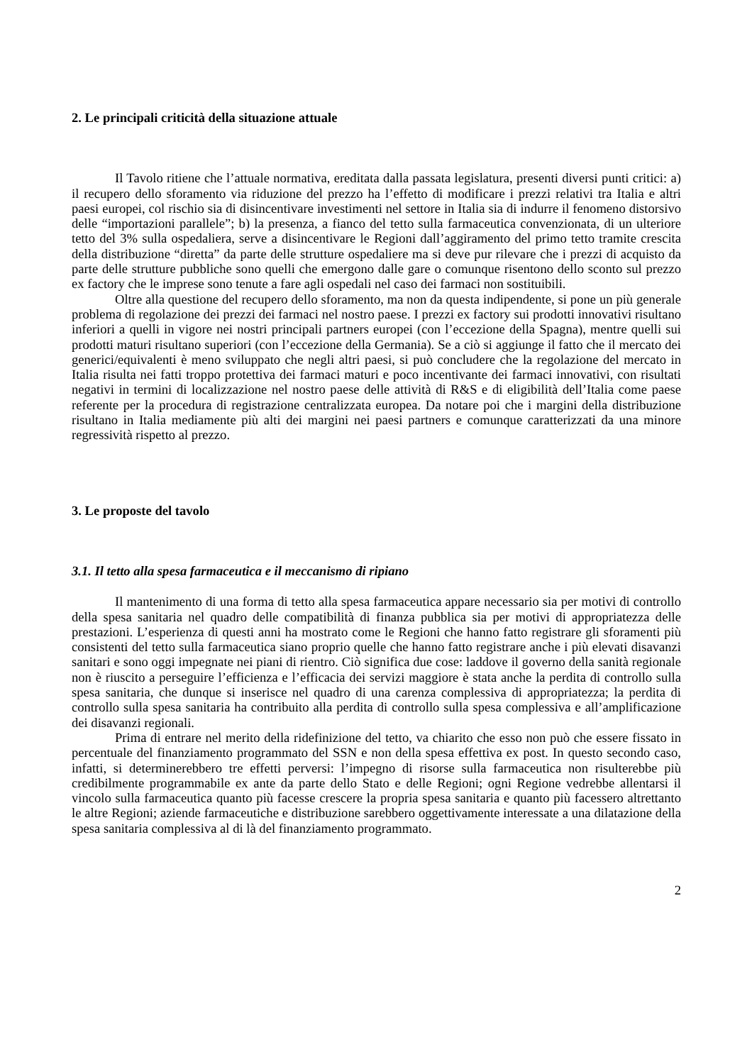2. Le principali criticità della situazione attuale
Il Tavolo ritiene che l’attuale normativa, ereditata dalla passata legislatura, presenti diversi punti critici: a) il recupero dello sforamento via riduzione del prezzo ha l’effetto di modificare i prezzi relativi tra Italia e altri paesi europei, col rischio sia di disincentivare investimenti nel settore in Italia sia di indurre il fenomeno distorsivo delle “importazioni parallele”; b) la presenza, a fianco del tetto sulla farmaceutica convenzionata, di un ulteriore tetto del 3% sulla ospedaliera, serve a disincentivare le Regioni dall’aggiramento del primo tetto tramite crescita della distribuzione “diretta” da parte delle strutture ospedaliere ma si deve pur rilevare che i prezzi di acquisto da parte delle strutture pubbliche sono quelli che emergono dalle gare o comunque risentono dello sconto sul prezzo ex factory che le imprese sono tenute a fare agli ospedali nel caso dei farmaci non sostituibili.
Oltre alla questione del recupero dello sforamento, ma non da questa indipendente, si pone un più generale problema di regolazione dei prezzi dei farmaci nel nostro paese. I prezzi ex factory sui prodotti innovativi risultano inferiori a quelli in vigore nei nostri principali partners europei (con l’eccezione della Spagna), mentre quelli sui prodotti maturi risultano superiori (con l’eccezione della Germania). Se a ciò si aggiunge il fatto che il mercato dei generici/equivalenti è meno sviluppato che negli altri paesi, si può concludere che la regolazione del mercato in Italia risulta nei fatti troppo protettiva dei farmaci maturi e poco incentivante dei farmaci innovativi, con risultati negativi in termini di localizzazione nel nostro paese delle attività di R&S e di eligibilità dell’Italia come paese referente per la procedura di registrazione centralizzata europea. Da notare poi che i margini della distribuzione risultano in Italia mediamente più alti dei margini nei paesi partners e comunque caratterizzati da una minore regressività rispetto al prezzo.
3. Le proposte del tavolo
3.1. Il tetto alla spesa farmaceutica e il meccanismo di ripiano
Il mantenimento di una forma di tetto alla spesa farmaceutica appare necessario sia per motivi di controllo della spesa sanitaria nel quadro delle compatibilità di finanza pubblica sia per motivi di appropriatezza delle prestazioni. L’esperienza di questi anni ha mostrato come le Regioni che hanno fatto registrare gli sforamenti più consistenti del tetto sulla farmaceutica siano proprio quelle che hanno fatto registrare anche i più elevati disavanzi sanitari e sono oggi impegnate nei piani di rientro. Ciò significa due cose: laddove il governo della sanità regionale non è riuscito a perseguire l’efficienza e l’efficacia dei servizi maggiore è stata anche la perdita di controllo sulla spesa sanitaria, che dunque si inserisce nel quadro di una carenza complessiva di appropriatezza; la perdita di controllo sulla spesa sanitaria ha contribuito alla perdita di controllo sulla spesa complessiva e all’amplificazione dei disavanzi regionali.
Prima di entrare nel merito della ridefinizione del tetto, va chiarito che esso non può che essere fissato in percentuale del finanziamento programmato del SSN e non della spesa effettiva ex post. In questo secondo caso, infatti, si determinerebbero tre effetti perversi: l’impegno di risorse sulla farmaceutica non risulterebbe più credibilmente programmabile ex ante da parte dello Stato e delle Regioni; ogni Regione vedrebbe allentarsi il vincolo sulla farmaceutica quanto più facesse crescere la propria spesa sanitaria e quanto più facessero altrettanto le altre Regioni; aziende farmaceutiche e distribuzione sarebbero oggettivamente interessate a una dilatazione della spesa sanitaria complessiva al di là del finanziamento programmato.
2